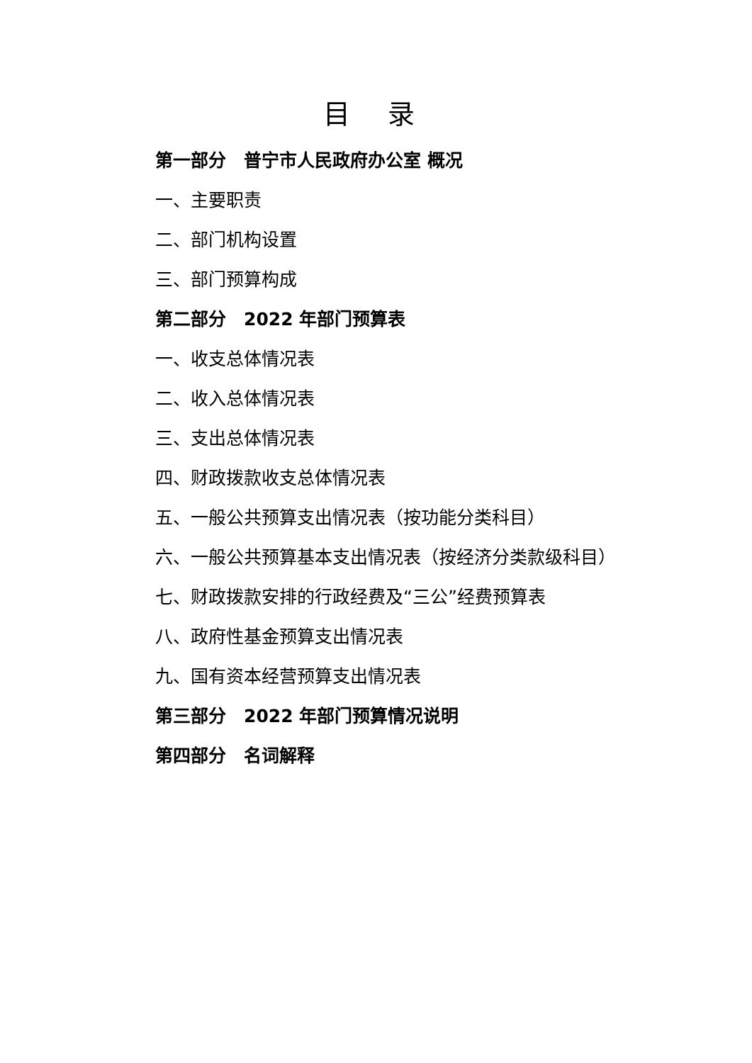目 录
第一部分　普宁市人民政府办公室 概况
一、主要职责
二、部门机构设置
三、部门预算构成
第二部分　2022 年部门预算表
一、收支总体情况表
二、收入总体情况表
三、支出总体情况表
四、财政拨款收支总体情况表
五、一般公共预算支出情况表（按功能分类科目）
六、一般公共预算基本支出情况表（按经济分类款级科目）
七、财政拨款安排的行政经费及“三公”经费预算表
八、政府性基金预算支出情况表
九、国有资本经营预算支出情况表
第三部分　2022 年部门预算情况说明
第四部分　名词解释